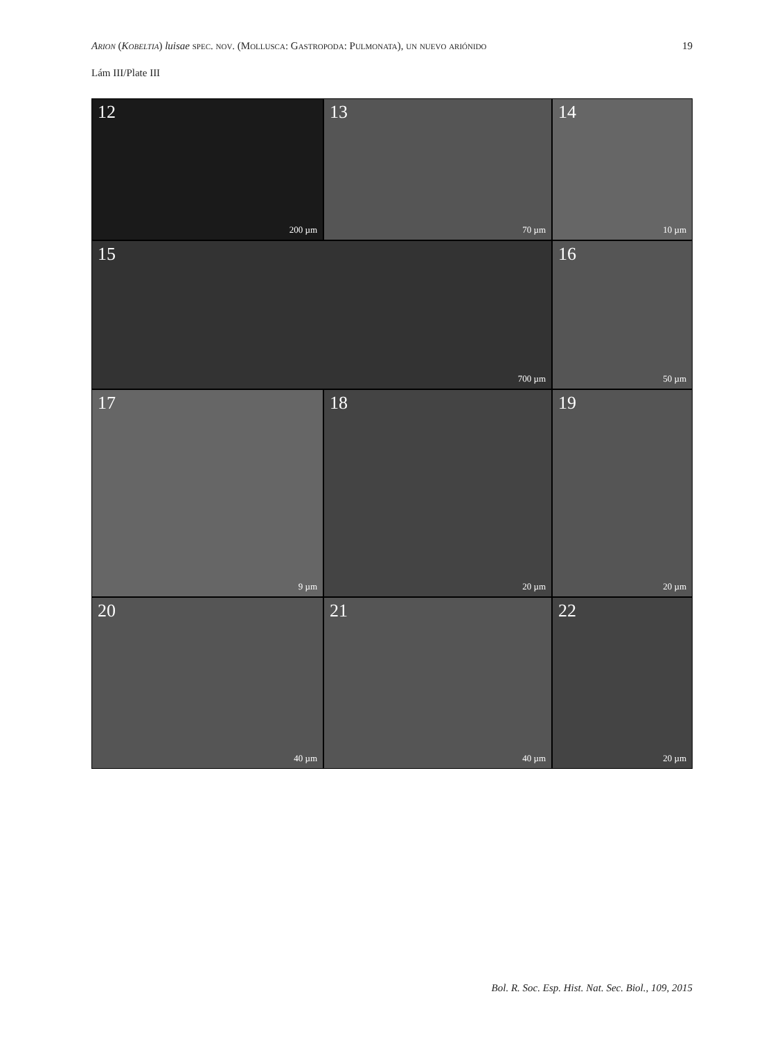Arion (Kobeltia) luisae spec. nov. (Mollusca: Gastropoda: Pulmonata), un nuevo ariónido
19
Lám III/Plate III
12
200 µm
13
70 µm
14
10 µm
15
700 µm
16
50 µm
17
9 µm
18
20 µm
19
20 µm
20
40 µm
21
40 µm
22
20 µm
Bol. R. Soc. Esp. Hist. Nat. Sec. Biol., 109, 2015